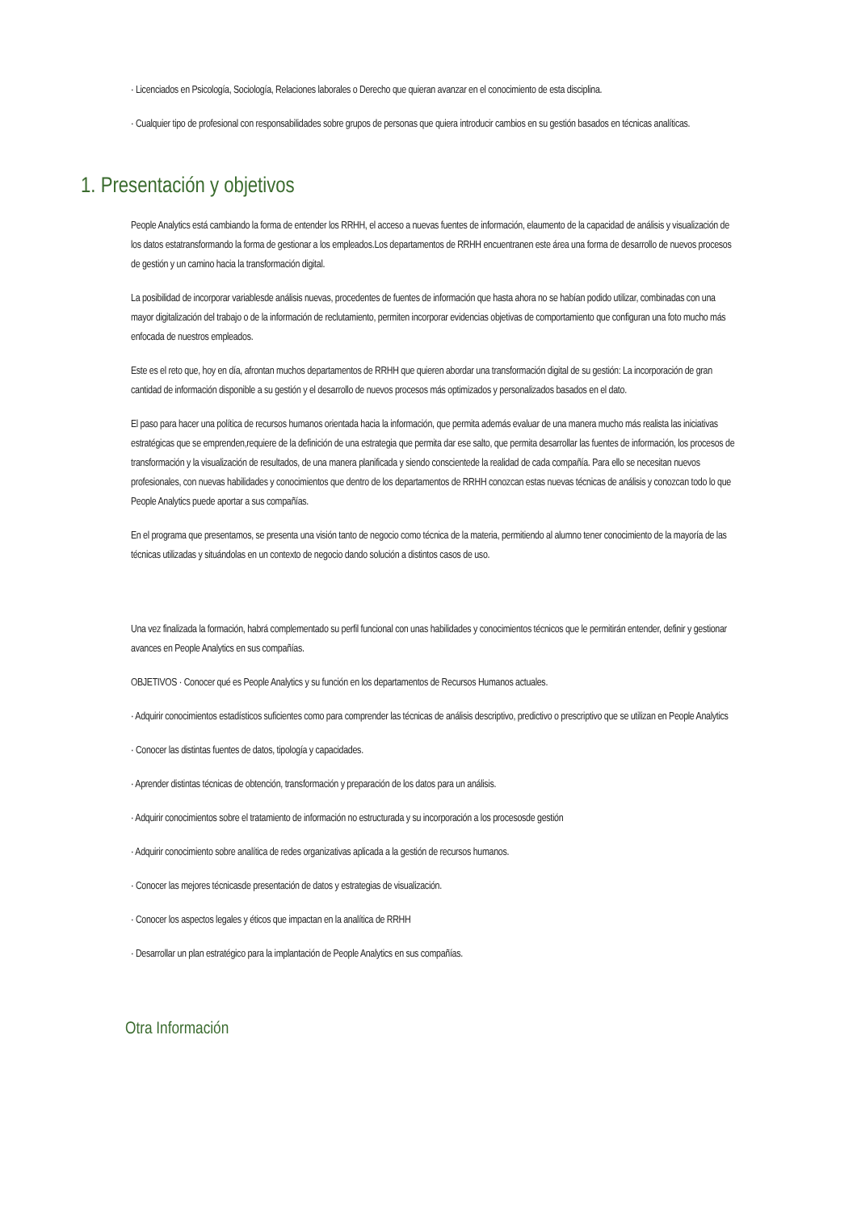· Licenciados en Psicología, Sociología, Relaciones laborales o Derecho que quieran avanzar en el conocimiento de esta disciplina.
· Cualquier tipo de profesional con responsabilidades sobre grupos de personas que quiera introducir cambios en su gestión basados en técnicas analíticas.
1. Presentación y objetivos
People Analytics está cambiando la forma de entender los RRHH, el acceso a nuevas fuentes de información, elaumento de la capacidad de análisis y visualización de los datos estatransformando la forma de gestionar a los empleados.Los departamentos de RRHH encuentranen este área una forma de desarrollo de nuevos procesos de gestión y un camino hacia la transformación digital.
La posibilidad de incorporar variablesde análisis nuevas, procedentes de fuentes de información que hasta ahora no se habían podido utilizar, combinadas con una mayor digitalización del trabajo o de la información de reclutamiento, permiten incorporar evidencias objetivas de comportamiento que configuran una foto mucho más enfocada de nuestros empleados.
Este es el reto que, hoy en día, afrontan muchos departamentos de RRHH que quieren abordar una transformación digital de su gestión: La incorporación de gran cantidad de información disponible a su gestión y el desarrollo de nuevos procesos más optimizados y personalizados basados en el dato.
El paso para hacer una política de recursos humanos orientada hacia la información, que permita además evaluar de una manera mucho más realista las iniciativas estratégicas que se emprenden,requiere de la definición de una estrategia que permita dar ese salto, que permita desarrollar las fuentes de información, los procesos de transformación y la visualización de resultados, de una manera planificada y siendo conscientede la realidad de cada compañía. Para ello se necesitan nuevos profesionales, con nuevas habilidades y conocimientos que dentro de los departamentos de RRHH conozcan estas nuevas técnicas de análisis y conozcan todo lo que People Analytics puede aportar a sus compañías.
En el programa que presentamos, se presenta una visión tanto de negocio como técnica de la materia, permitiendo al alumno tener conocimiento de la mayoría de las técnicas utilizadas y situándolas en un contexto de negocio dando solución a distintos casos de uso.
Una vez finalizada la formación, habrá complementado su perfil funcional con unas habilidades y conocimientos técnicos que le permitirán entender, definir y gestionar avances en People Analytics en sus compañías.
OBJETIVOS · Conocer qué es People Analytics y su función en los departamentos de Recursos Humanos actuales.
· Adquirir conocimientos estadísticos suficientes como para comprender las técnicas de análisis descriptivo, predictivo o prescriptivo que se utilizan en People Analytics
· Conocer las distintas fuentes de datos, tipología y capacidades.
· Aprender distintas técnicas de obtención, transformación y preparación de los datos para un análisis.
· Adquirir conocimientos sobre el tratamiento de información no estructurada y su incorporación a los procesosde gestión
· Adquirir conocimiento sobre analítica de redes organizativas aplicada a la gestión de recursos humanos.
· Conocer las mejores técnicasde presentación de datos y estrategias de visualización.
· Conocer los aspectos legales y éticos que impactan en la analítica de RRHH
· Desarrollar un plan estratégico para la implantación de People Analytics en sus compañías.
Otra Información